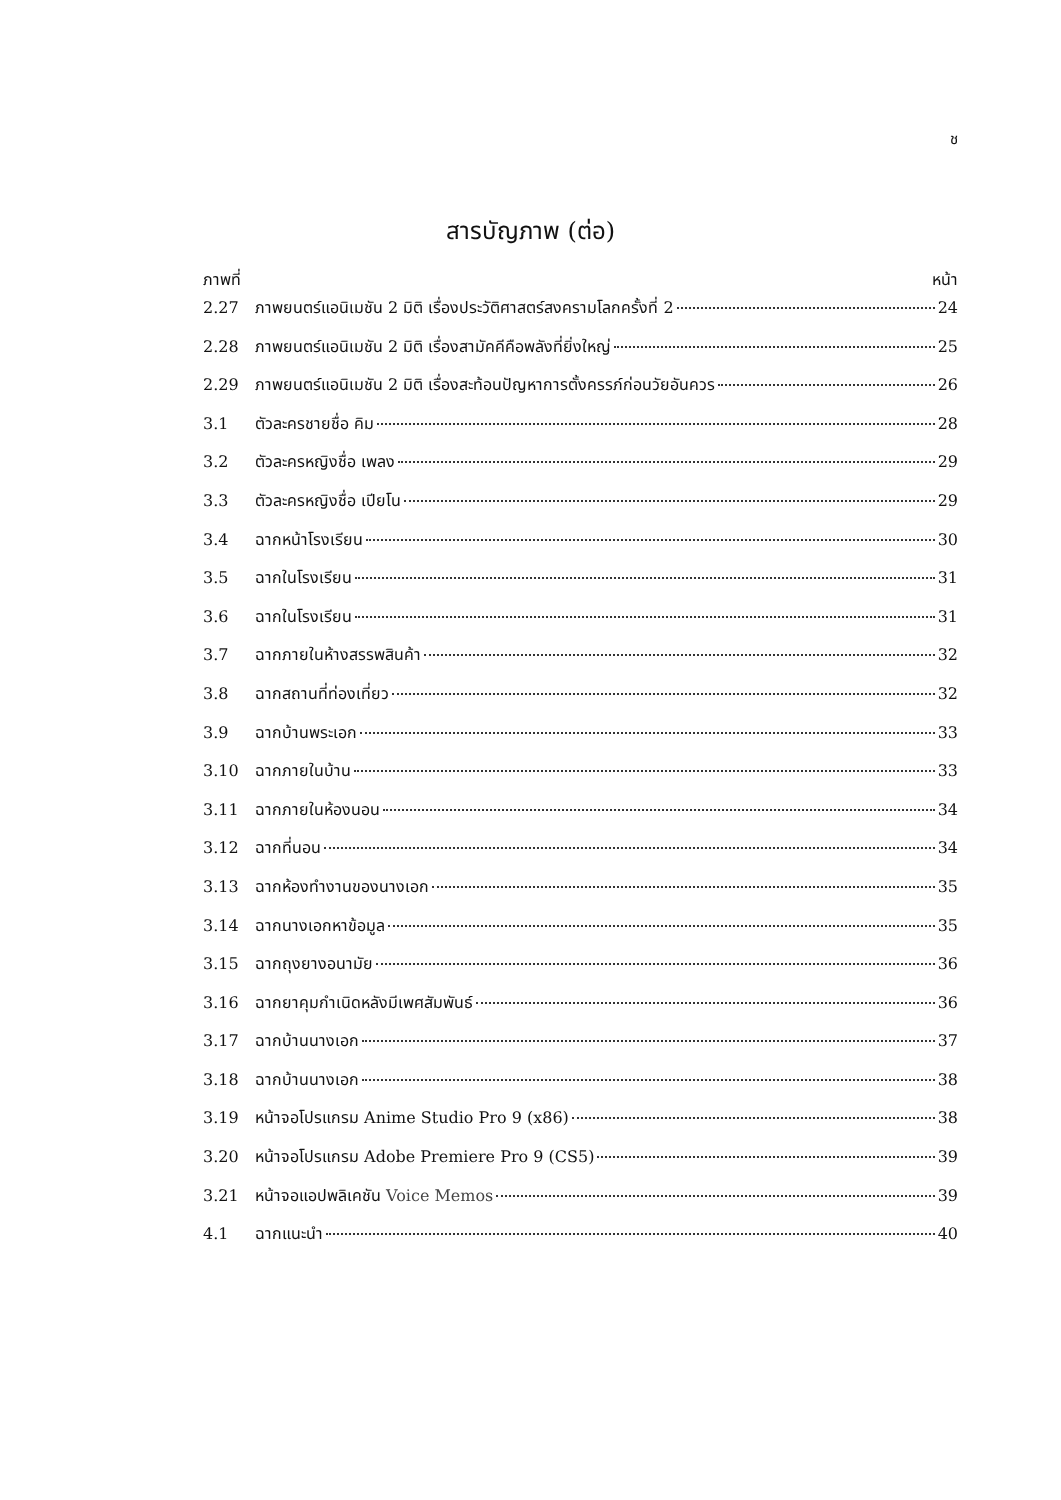ช
สารบัญภาพ (ต่อ)
ภาพที่ หน้า
2.27 ภาพยนตร์แอนิเมชัน 2 มิติ เรื่องประวัติศาสตร์สงครามโลกครั้งที่ 2 24
2.28 ภาพยนตร์แอนิเมชัน 2 มิติ เรื่องสามัคคีคือพลังที่ยิ่งใหญ่ 25
2.29 ภาพยนตร์แอนิเมชัน 2 มิติ เรื่องสะท้อนปัญหาการตั้งครรภ์ก่อนวัยอันควร 26
3.1 ตัวละครชายชื่อ คิม 28
3.2 ตัวละครหญิงชื่อ เพลง 29
3.3 ตัวละครหญิงชื่อ เปียโน 29
3.4 ฉากหน้าโรงเรียน 30
3.5 ฉากในโรงเรียน 31
3.6 ฉากในโรงเรียน 31
3.7 ฉากภายในห้างสรรพสินค้า 32
3.8 ฉากสถานที่ท่องเที่ยว 32
3.9 ฉากบ้านพระเอก 33
3.10 ฉากภายในบ้าน 33
3.11 ฉากภายในห้องนอน 34
3.12 ฉากที่นอน 34
3.13 ฉากห้องทำงานของนางเอก 35
3.14 ฉากนางเอกหาข้อมูล 35
3.15 ฉากถุงยางอนามัย 36
3.16 ฉากยาคุมกำเนิดหลังมีเพศสัมพันธ์ 36
3.17 ฉากบ้านนางเอก 37
3.18 ฉากบ้านนางเอก 38
3.19 หน้าจอโปรแกรม Anime Studio Pro 9 (x86) 38
3.20 หน้าจอโปรแกรม Adobe Premiere Pro 9 (CS5) 39
3.21 หน้าจอแอปพลิเคชัน Voice Memos 39
4.1 ฉากแนะนำ 40